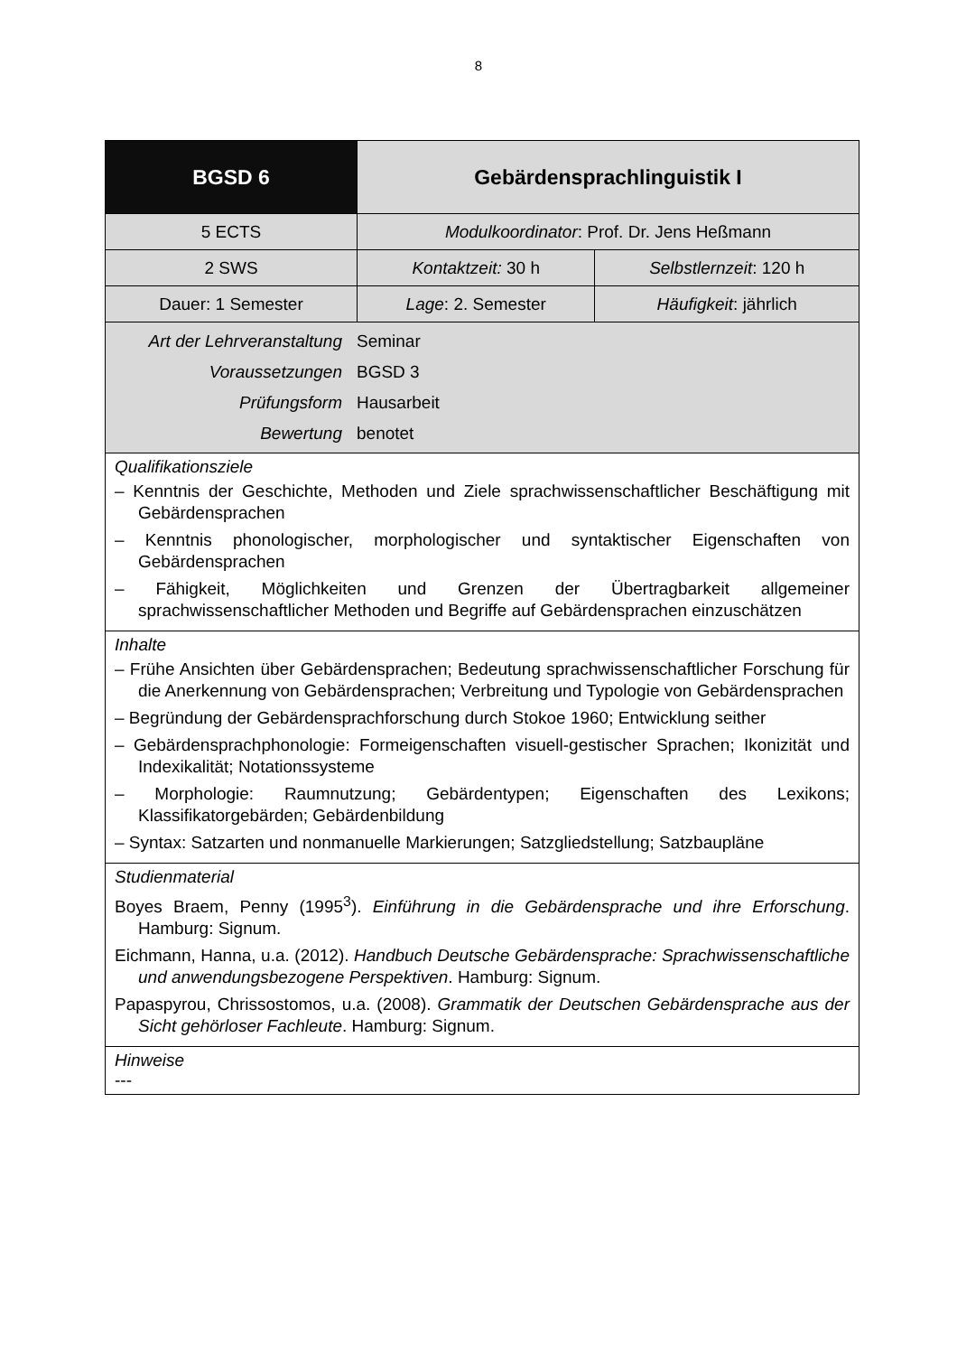8
| BGSD 6 | Gebärdensprachlinguistik I | |
| 5 ECTS | Modulkoordinator : Prof. Dr. Jens Heßmann | |
| 2 SWS | Kontaktzeit: 30 h | Selbstlernzeit : 120 h |
| Dauer: 1 Semester | Lage : 2. Semester | Häufigkeit : jährlich |
| / Art der Lehrveranstaltung / Seminar / / Voraussetzungen / BGSD 3 / / Prüfungsform / Hausarbeit / / Bewertung / benotet / | | |
| Qualifikationsziele – Kenntnis der Geschichte, Methoden und Ziele sprachwissenschaftlicher Beschäftigung mit Gebärdensprachen – Kenntnis phonologischer, morphologischer und syntaktischer Eigenschaften von Gebärdensprachen – Fähigkeit, Möglichkeiten und Grenzen der Übertragbarkeit allgemeiner sprachwissenschaftlicher Methoden und Begriffe auf Gebärdensprachen einzuschätzen | | |
| Inhalte – Frühe Ansichten über Gebärdensprachen; Bedeutung sprachwissenschaftlicher Forschung für die Anerkennung von Gebärdensprachen; Verbreitung und Typologie von Gebärdensprachen – Begründung der Gebärdensprachforschung durch Stokoe 1960; Entwicklung seither – Gebärdensprachphonologie: Formeigenschaften visuell-gestischer Sprachen; Ikonizität und Indexikalität; Notationssysteme – Morphologie: Raumnutzung; Gebärdentypen; Eigenschaften des Lexikons; Klassifikatorgebärden; Gebärdenbildung – Syntax: Satzarten und nonmanuelle Markierungen; Satzgliedstellung; Satzbaupläne | | |
| Studienmaterial Boyes Braem, Penny (1995<sup>3</sup>). Einführung in die Gebärdensprache und ihre Erforschung . Hamburg: Signum. Eichmann, Hanna, u.a. (2012). Handbuch Deutsche Gebärdensprache: Sprachwissenschaftliche und anwendungsbezogene Perspektiven . Hamburg: Signum. Papaspyrou, Chrissostomos, u.a. (2008). Grammatik der Deutschen Gebärdensprache aus der Sicht gehörloser Fachleute . Hamburg: Signum. | | |
| Hinweise --- | | |